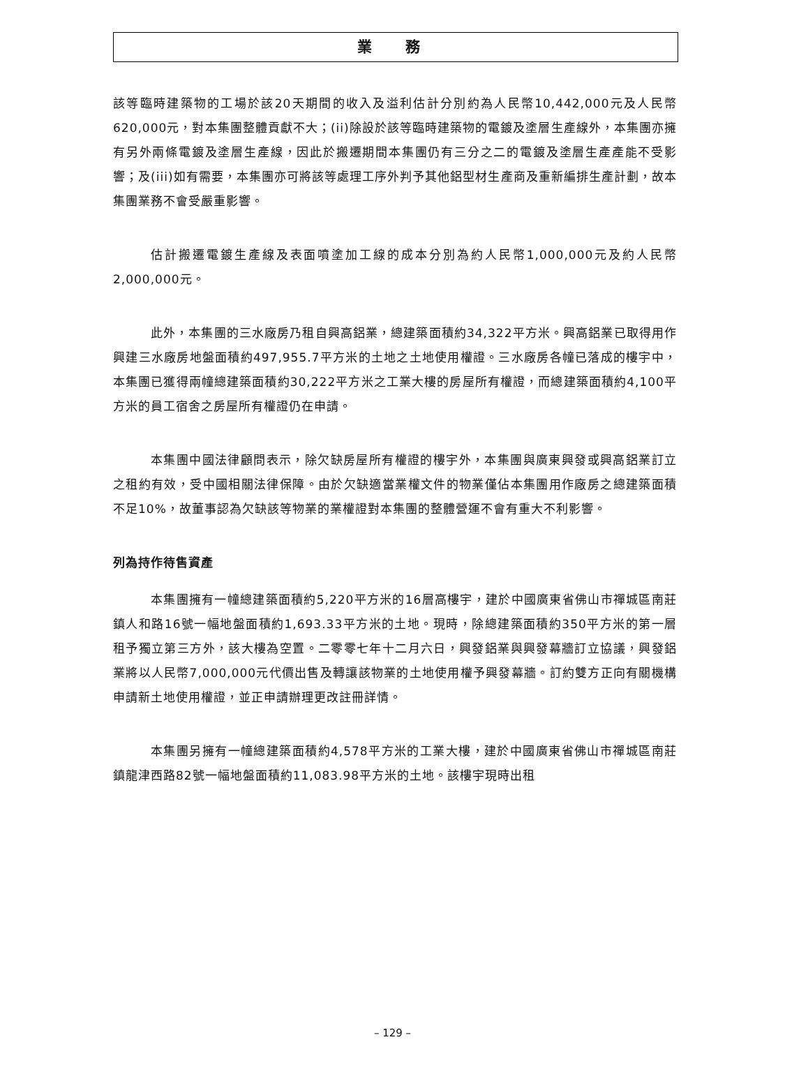業 務
該等臨時建築物的工場於該20天期間的收入及溢利估計分別約為人民幣10,442,000元及人民幣620,000元，對本集團整體貢獻不大；(ii)除設於該等臨時建築物的電鍍及塗層生產線外，本集團亦擁有另外兩條電鍍及塗層生產線，因此於搬遷期間本集團仍有三分之二的電鍍及塗層生產產能不受影響；及(iii)如有需要，本集團亦可將該等處理工序外判予其他鋁型材生產商及重新編排生產計劃，故本集團業務不會受嚴重影響。
估計搬遷電鍍生產線及表面噴塗加工線的成本分別為約人民幣1,000,000元及約人民幣2,000,000元。
此外，本集團的三水廠房乃租自興高鋁業，總建築面積約34,322平方米。興高鋁業已取得用作興建三水廠房地盤面積約497,955.7平方米的土地之土地使用權證。三水廠房各幢已落成的樓宇中，本集團已獲得兩幢總建築面積約30,222平方米之工業大樓的房屋所有權證，而總建築面積約4,100平方米的員工宿舍之房屋所有權證仍在申請。
本集團中國法律顧問表示，除欠缺房屋所有權證的樓宇外，本集團與廣東興發或興高鋁業訂立之租約有效，受中國相關法律保障。由於欠缺適當業權文件的物業僅佔本集團用作廠房之總建築面積不足10%，故董事認為欠缺該等物業的業權證對本集團的整體營運不會有重大不利影響。
列為持作待售資產
本集團擁有一幢總建築面積約5,220平方米的16層高樓宇，建於中國廣東省佛山市禪城區南莊鎮人和路16號一幅地盤面積約1,693.33平方米的土地。現時，除總建築面積約350平方米的第一層租予獨立第三方外，該大樓為空置。二零零七年十二月六日，興發鋁業與興發幕牆訂立協議，興發鋁業將以人民幣7,000,000元代價出售及轉讓該物業的土地使用權予興發幕牆。訂約雙方正向有關機構申請新土地使用權證，並正申請辦理更改註冊詳情。
本集團另擁有一幢總建築面積約4,578平方米的工業大樓，建於中國廣東省佛山市禪城區南莊鎮龍津西路82號一幅地盤面積約11,083.98平方米的土地。該樓宇現時出租
– 129 –